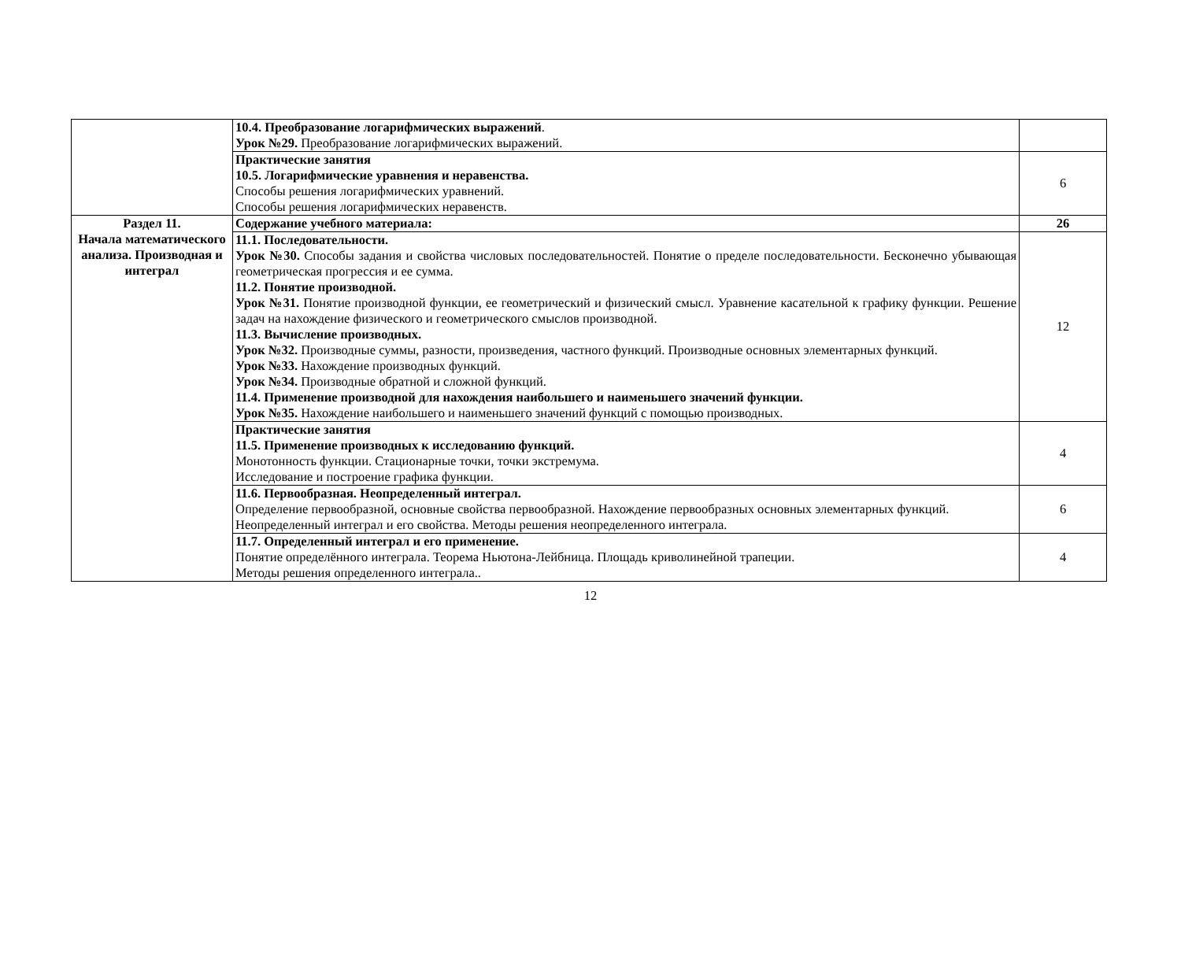| | 10.4. Преобразование логарифмических выражений . Урок №29. Преобразование логарифмических выражений. | |
| | Практические занятия 10.5. Логарифмические уравнения и неравенства. Способы решения логарифмических уравнений. Способы решения логарифмических неравенств. | 6 |
| Раздел 11. Начала математического анализа. Производная и интеграл | Содержание учебного материала: | 26 |
| | 11.1. Последовательности. Урок №30. Способы задания и свойства числовых последовательностей. Понятие о пределе последовательности. Бесконечно убывающая геометрическая прогрессия и ее сумма. 11.2. Понятие производной. Урок №31. Понятие производной функции, ее геометрический и физический смысл. Уравнение касательной к графику функции. Решение задач на нахождение физического и геометрического смыслов производной. 11.3. Вычисление производных. Урок №32. Производные суммы, разности, произведения, частного функций. Производные основных элементарных функций. Урок №33. Нахождение производных функций. Урок №34. Производные обратной и сложной функций. 11.4. Применение производной для нахождения наибольшего и наименьшего значений функции. Урок №35. Нахождение наибольшего и наименьшего значений функций с помощью производных. | 12 |
| | Практические занятия 11.5. Применение производных к исследованию функций. Монотонность функции. Стационарные точки, точки экстремума. Исследование и построение графика функции. | 4 |
| | 11.6. Первообразная. Неопределенный интеграл. Определение первообразной, основные свойства первообразной. Нахождение первообразных основных элементарных функций. Неопределенный интеграл и его свойства. Методы решения неопределенного интеграла. | 6 |
| | 11.7. Определенный интеграл и его применение. Понятие определённого интеграла. Теорема Ньютона-Лейбница. Площадь криволинейной трапеции. Методы решения определенного интеграла.. | 4 |
12